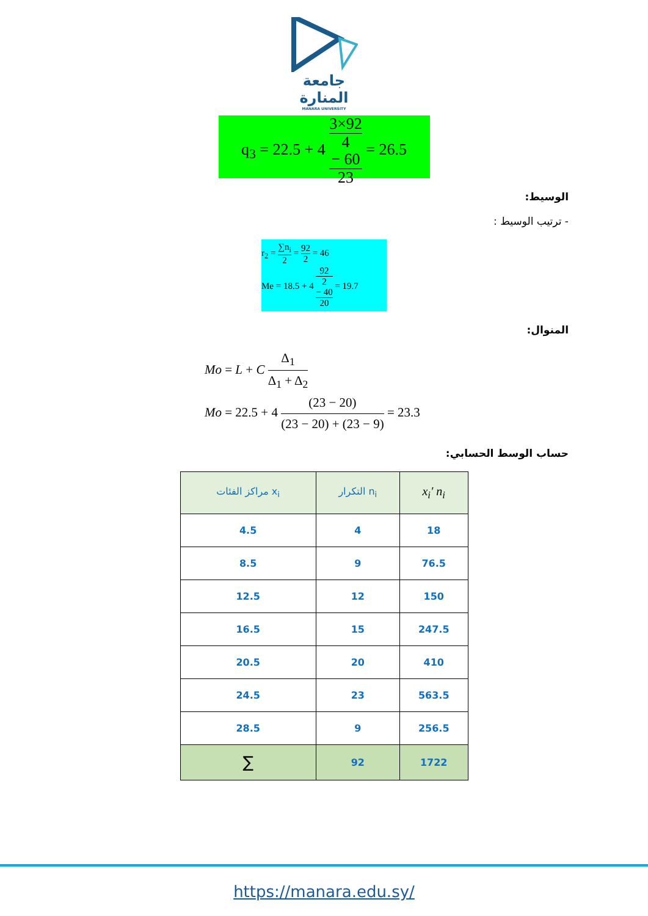جامعة
المنارة
MANARA UNIVERSITY
q<sub>3</sub> = 22.5 + 4 3×92
4
− 60 23 = 26.5
الوسيط:
- ترتيب الوسيط :
r<sub>2</sub> = ∑n<sub>i</sub> 2 = 92 2 = 46
Me = 18.5 + 4 92
2
− 40 20 = 19.7
المنوال:
Mo = L + C Δ<sub>1</sub> Δ<sub>1</sub> + Δ<sub>2</sub>
Mo = 22.5 + 4 (23 − 20) (23 − 20) + (23 − 9) = 23.3
حساب الوسط الحسابي:
| مراكز الفئات x<sub>i</sub> | التكرار n<sub>i</sub> | x<sub>i</sub>′ n<sub>i</sub> |
| --- | --- | --- |
| 4.5 | 4 | 18 |
| 8.5 | 9 | 76.5 |
| 12.5 | 12 | 150 |
| 16.5 | 15 | 247.5 |
| 20.5 | 20 | 410 |
| 24.5 | 23 | 563.5 |
| 28.5 | 9 | 256.5 |
| ∑ | 92 | 1722 |
https://manara.edu.sy/